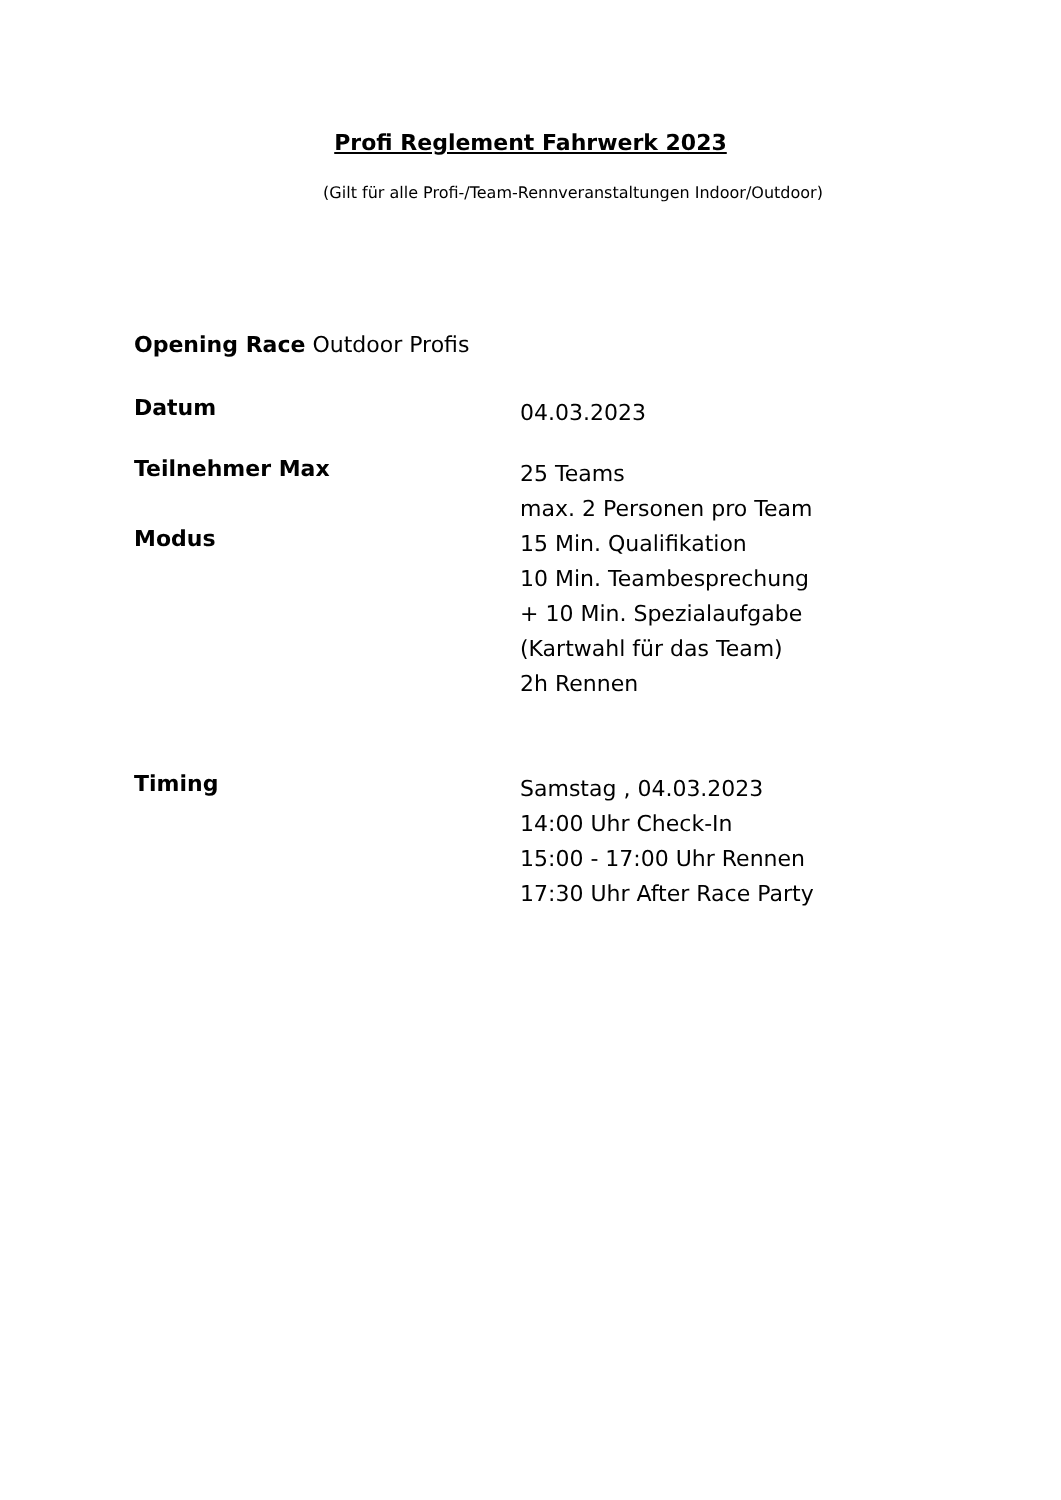Profi Reglement Fahrwerk 2023
(Gilt für alle Profi-/Team-Rennveranstaltungen Indoor/Outdoor)
Opening Race Outdoor Profis
Datum
04.03.2023
Teilnehmer Max
25 Teams
max. 2 Personen pro Team
Modus
15 Min. Qualifikation
10 Min. Teambesprechung
+ 10 Min. Spezialaufgabe
(Kartwahl für das Team)
2h Rennen
Timing
Samstag , 04.03.2023
14:00 Uhr Check-In
15:00 - 17:00 Uhr Rennen
17:30 Uhr After Race Party